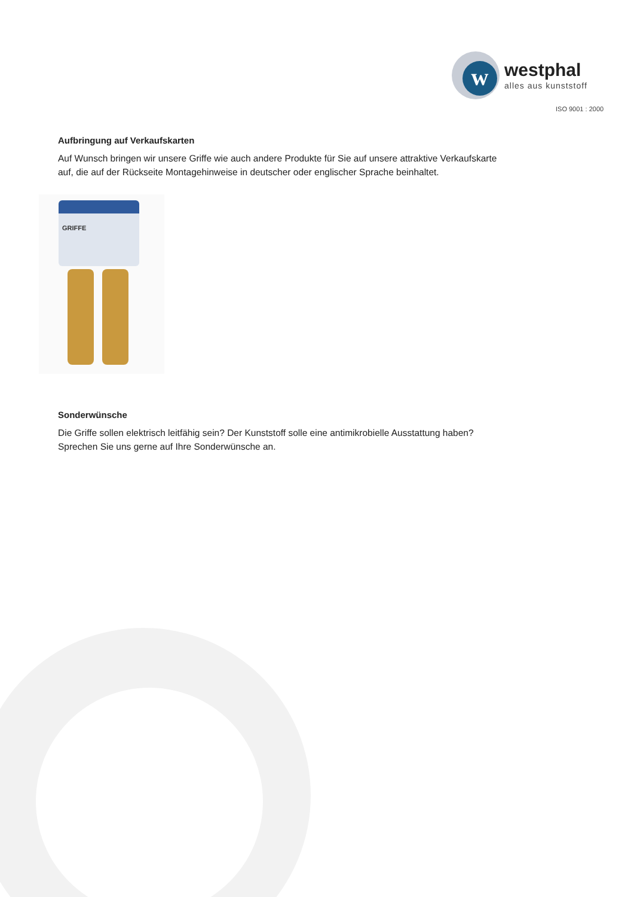w
westphal
alles aus kunststoff
ISO 9001 : 2000
Aufbringung auf Verkaufskarten
Auf Wunsch bringen wir unsere Griffe wie auch andere Produkte für Sie auf unsere attraktive Verkaufskarte auf, die auf der Rückseite Montagehinweise in deutscher oder englischer Sprache beinhaltet.
GRIFFE
Sonderwünsche
Die Griffe sollen elektrisch leitfähig sein? Der Kunststoff solle eine antimikrobielle Ausstattung haben? Sprechen Sie uns gerne auf Ihre Sonderwünsche an.